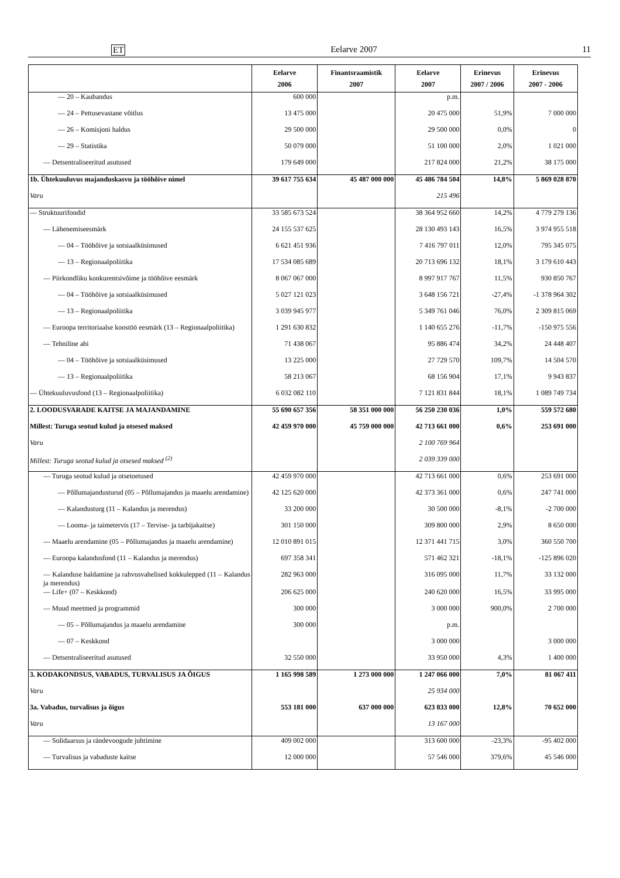ET Eelarve 2007 11
| | Eelarve 2006 | Finantsraamistik 2007 | Eelarve 2007 | Erinevus 2007 / 2006 | Erinevus 2007 - 2006 |
| --- | --- | --- | --- | --- | --- |
| — 20 – Kaubandus | 600 000 | | p.m. | | |
| — 24 – Pettusevastane võitlus | 13 475 000 | | 20 475 000 | 51,9% | 7 000 000 |
| — 26 – Komisjoni haldus | 29 500 000 | | 29 500 000 | 0,0% | 0 |
| — 29 – Statistika | 50 079 000 | | 51 100 000 | 2,0% | 1 021 000 |
| — Detsentraliseeritud asutused | 179 649 000 | | 217 824 000 | 21,2% | 38 175 000 |
| 1b. Ühtekuuluvus majanduskasvu ja tööhõive nimel | 39 617 755 634 | 45 487 000 000 | 45 486 784 504 | 14,8% | 5 869 028 870 |
| Varu | | | 215 496 | | |
| — Struktuurifondid | 33 585 673 524 | | 38 364 952 660 | 14,2% | 4 779 279 136 |
| — Lähenemiseesmärk | 24 155 537 625 | | 28 130 493 143 | 16,5% | 3 974 955 518 |
| — 04 – Tööhõive ja sotsiaalküsimused | 6 621 451 936 | | 7 416 797 011 | 12,0% | 795 345 075 |
| — 13 – Regionaalpoliitika | 17 534 085 689 | | 20 713 696 132 | 18,1% | 3 179 610 443 |
| — Piirkondliku konkurentsivõime ja tööhõive eesmärk | 8 067 067 000 | | 8 997 917 767 | 11,5% | 930 850 767 |
| — 04 – Tööhõive ja sotsiaalküsimused | 5 027 121 023 | | 3 648 156 721 | -27,4% | -1 378 964 302 |
| — 13 – Regionaalpoliitika | 3 039 945 977 | | 5 349 761 046 | 76,0% | 2 309 815 069 |
| — Euroopa territoriaalse koostöö eesmärk (13 – Regionaalpoliitika) | 1 291 630 832 | | 1 140 655 276 | -11,7% | -150 975 556 |
| — Tehniline abi | 71 438 067 | | 95 886 474 | 34,2% | 24 448 407 |
| — 04 – Tööhõive ja sotsiaalküsimused | 13 225 000 | | 27 729 570 | 109,7% | 14 504 570 |
| — 13 – Regionaalpoliitika | 58 213 067 | | 68 156 904 | 17,1% | 9 943 837 |
| — Ühtekuuluvusfond (13 – Regionaalpoliitika) | 6 032 082 110 | | 7 121 831 844 | 18,1% | 1 089 749 734 |
| 2. LOODUSVARADE KAITSE JA MAJANDAMINE | 55 690 657 356 | 58 351 000 000 | 56 250 230 036 | 1,0% | 559 572 680 |
| Millest: Turuga seotud kulud ja otsesed maksed | 42 459 970 000 | 45 759 000 000 | 42 713 661 000 | 0,6% | 253 691 000 |
| Varu | | | 2 100 769 964 | | |
| Millest: Turuga seotud kulud ja otsesed maksed <sup>(2)</sup> | | | 2 039 339 000 | | |
| — Turuga seotud kulud ja otsetoetused | 42 459 970 000 | | 42 713 661 000 | 0,6% | 253 691 000 |
| — Põllumajandusturud (05 – Põllumajandus ja maaelu arendamine) | 42 125 620 000 | | 42 373 361 000 | 0,6% | 247 741 000 |
| — Kalandusturg (11 – Kalandus ja merendus) | 33 200 000 | | 30 500 000 | -8,1% | -2 700 000 |
| — Looma- ja taimetervis (17 – Tervise- ja tarbijakaitse) | 301 150 000 | | 309 800 000 | 2,9% | 8 650 000 |
| — Maaelu arendamine (05 – Põllumajandus ja maaelu arendamine) | 12 010 891 015 | | 12 371 441 715 | 3,0% | 360 550 700 |
| — Euroopa kalandusfond (11 – Kalandus ja merendus) | 697 358 341 | | 571 462 321 | -18,1% | -125 896 020 |
| — Kalanduse haldamine ja rahvusvahelised kokkulepped (11 – Kalandus ja merendus) | 282 963 000 | | 316 095 000 | 11,7% | 33 132 000 |
| — Life+ (07 – Keskkond) | 206 625 000 | | 240 620 000 | 16,5% | 33 995 000 |
| — Muud meetmed ja programmid | 300 000 | | 3 000 000 | 900,0% | 2 700 000 |
| — 05 – Põllumajandus ja maaelu arendamine | 300 000 | | p.m. | | |
| — 07 – Keskkond | | | 3 000 000 | | 3 000 000 |
| — Detsentraliseeritud asutused | 32 550 000 | | 33 950 000 | 4,3% | 1 400 000 |
| 3. KODAKONDSUS, VABADUS, TURVALISUS JA ÕIGUS | 1 165 998 589 | 1 273 000 000 | 1 247 066 000 | 7,0% | 81 067 411 |
| Varu | | | 25 934 000 | | |
| 3a. Vabadus, turvalisus ja õigus | 553 181 000 | 637 000 000 | 623 833 000 | 12,8% | 70 652 000 |
| Varu | | | 13 167 000 | | |
| — Solidaarsus ja rändevoogude juhtimine | 409 002 000 | | 313 600 000 | -23,3% | -95 402 000 |
| — Turvalisus ja vabaduste kaitse | 12 000 000 | | 57 546 000 | 379,6% | 45 546 000 |